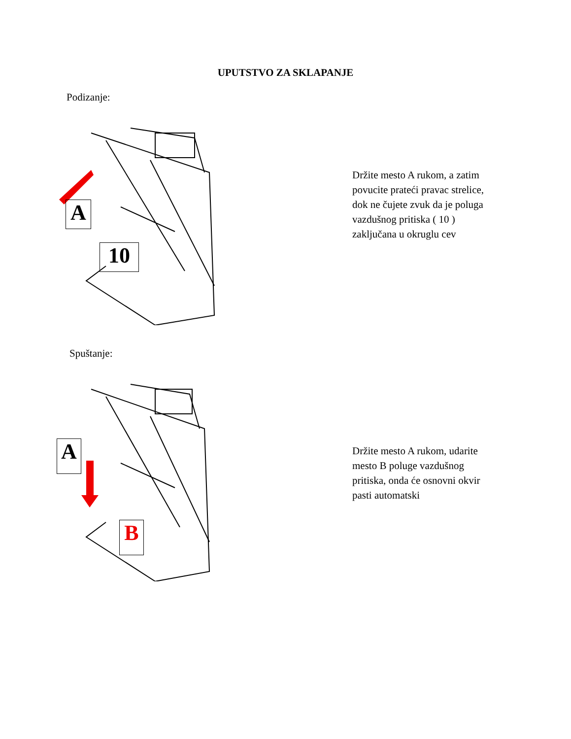UPUTSTVO ZA SKLAPANJE
Podizanje:
A
10
Držite mesto A rukom, a zatim
povucite prateći pravac strelice,
dok ne čujete zvuk da je poluga
vazdušnog pritiska ( 10 )
zaključana u okruglu cev
Spuštanje:
A
B
Držite mesto A rukom, udarite
mesto B poluge vazdušnog
pritiska, onda će osnovni okvir
pasti automatski